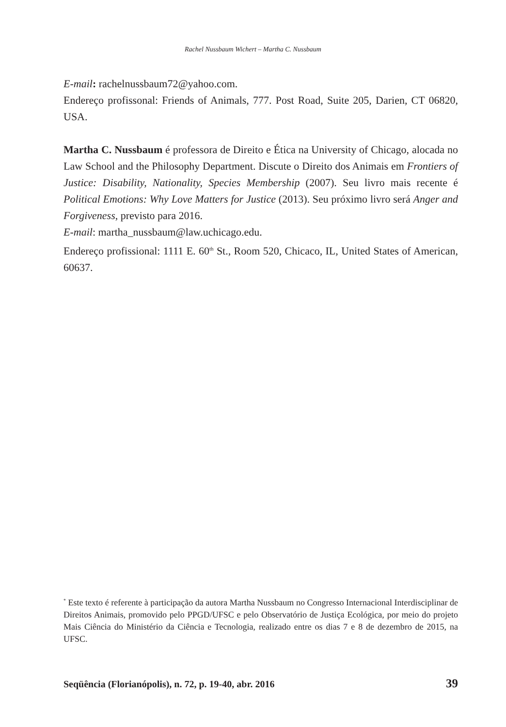Rachel Nussbaum Wichert – Martha C. Nussbaum
E-mail: rachelnussbaum72@yahoo.com.
Endereço profissonal: Friends of Animals, 777. Post Road, Suite 205, Darien, CT 06820, USA.
Martha C. Nussbaum é professora de Direito e Ética na University of Chicago, alocada no Law School and the Philosophy Department. Discute o Direito dos Animais em Frontiers of Justice: Disability, Nationality, Species Membership (2007). Seu livro mais recente é Political Emotions: Why Love Matters for Justice (2013). Seu próximo livro será Anger and Forgiveness, previsto para 2016.
E-mail: martha_nussbaum@law.uchicago.edu.
Endereço profissional: 1111 E. 60<sup>th</sup> St., Room 520, Chicaco, IL, United States of American, 60637.
<sup>*</sup> Este texto é referente à participação da autora Martha Nussbaum no Congresso Internacional Interdisciplinar de Direitos Animais, promovido pelo PPGD/UFSC e pelo Observatório de Justiça Ecológica, por meio do projeto Mais Ciência do Ministério da Ciência e Tecnologia, realizado entre os dias 7 e 8 de dezembro de 2015, na UFSC.
Seqüência (Florianópolis), n. 72, p. 19-40, abr. 2016 39